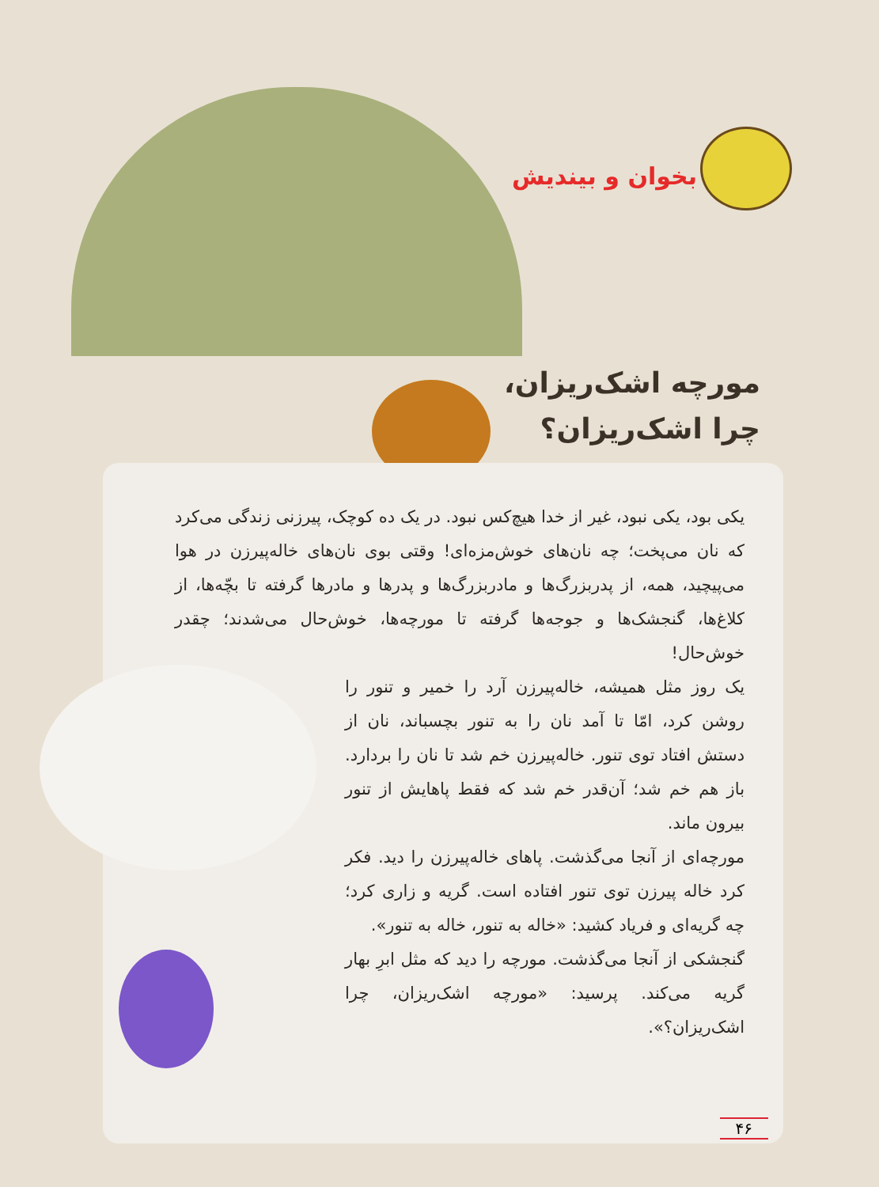بخوان و بیندیش
مورچه اشک‌ریزان،
چرا اشک‌ریزان؟
یکی بود، یکی نبود، غیر از خدا هیچ‌کس نبود. در یک ده کوچک، پیرزنی زندگی می‌کرد که نان می‌پخت؛ چه نان‌های خوش‌مزه‌ای! وقتی بوی نان‌های خاله‌پیرزن در هوا می‌پیچید، همه، از پدربزرگ‌ها و مادربزرگ‌ها و پدرها و مادرها گرفته تا بچّه‌ها، از کلاغ‌ها، گنجشک‌ها و جوجه‌ها گرفته تا مورچه‌ها، خوش‌حال می‌شدند؛ چقدر خوش‌حال!
یک روز مثل همیشه، خاله‌پیرزن آرد را خمیر و تنور را روشن کرد، امّا تا آمد نان را به تنور بچسباند، نان از دستش افتاد توی تنور. خاله‌پیرزن خم شد تا نان را بردارد. باز هم خم شد؛ آن‌قدر خم شد که فقط پاهایش از تنور بیرون ماند.
مورچه‌ای از آنجا می‌گذشت. پاهای خاله‌پیرزن را دید. فکر کرد خاله پیرزن توی تنور افتاده است. گریه و زاری کرد؛ چه گریه‌ای و فریاد کشید: «خاله به تنور، خاله به تنور».
گنجشکی از آنجا می‌گذشت. مورچه را دید که مثل ابرِ بهار گریه می‌کند. پرسید: «مورچه اشک‌ریزان، چرا اشک‌ریزان؟».
۴۶